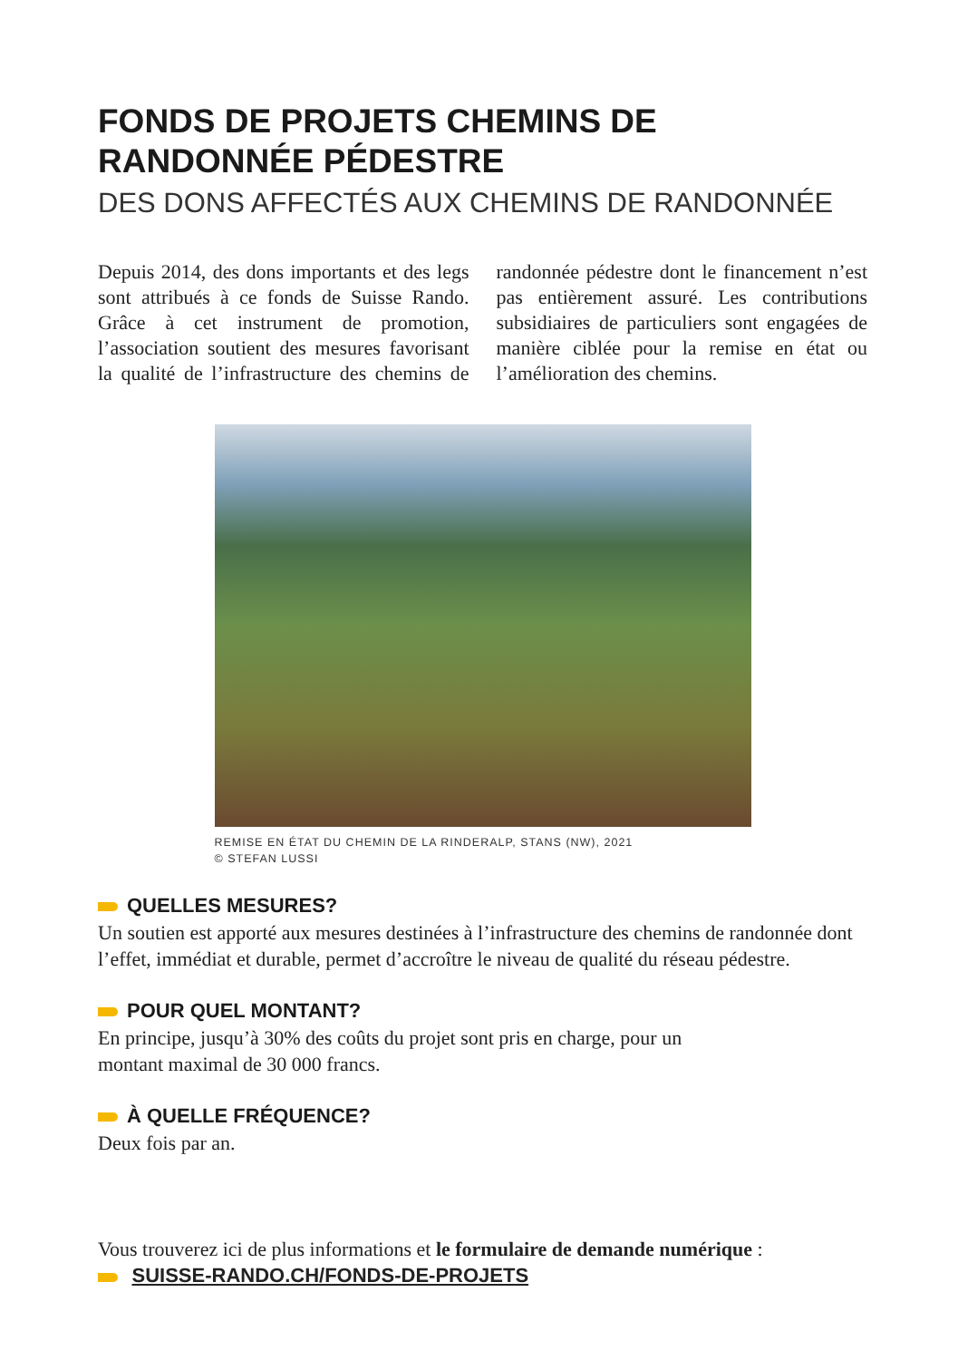FONDS DE PROJETS CHEMINS DE
RANDONNÉE PÉDESTRE
DES DONS AFFECTÉS AUX CHEMINS DE RANDONNÉE
Depuis 2014, des dons importants et des legs sont attribués à ce fonds de Suisse Rando. Grâce à cet instrument de promotion, l’association soutient des mesures favorisant la qualité de l’infrastructure des chemins de randonnée pédestre dont le financement n’est pas entièrement assuré. Les contributions subsidiaires de particuliers sont engagées de manière ciblée pour la remise en état ou l’amélioration des chemins.
REMISE EN ÉTAT DU CHEMIN DE LA RINDERALP, STANS (NW), 2021
© STEFAN LUSSI
QUELLES MESURES?
Un soutien est apporté aux mesures destinées à l’infrastructure des chemins de randonnée dont l’effet, immédiat et durable, permet d’accroître le niveau de qualité du réseau pédestre.
POUR QUEL MONTANT?
En principe, jusqu’à 30% des coûts du projet sont pris en charge, pour un
montant maximal de 30 000 francs.
À QUELLE FRÉQUENCE?
Deux fois par an.
Vous trouverez ici de plus informations et le formulaire de demande numérique :
SUISSE-RANDO.CH/FONDS-DE-PROJETS